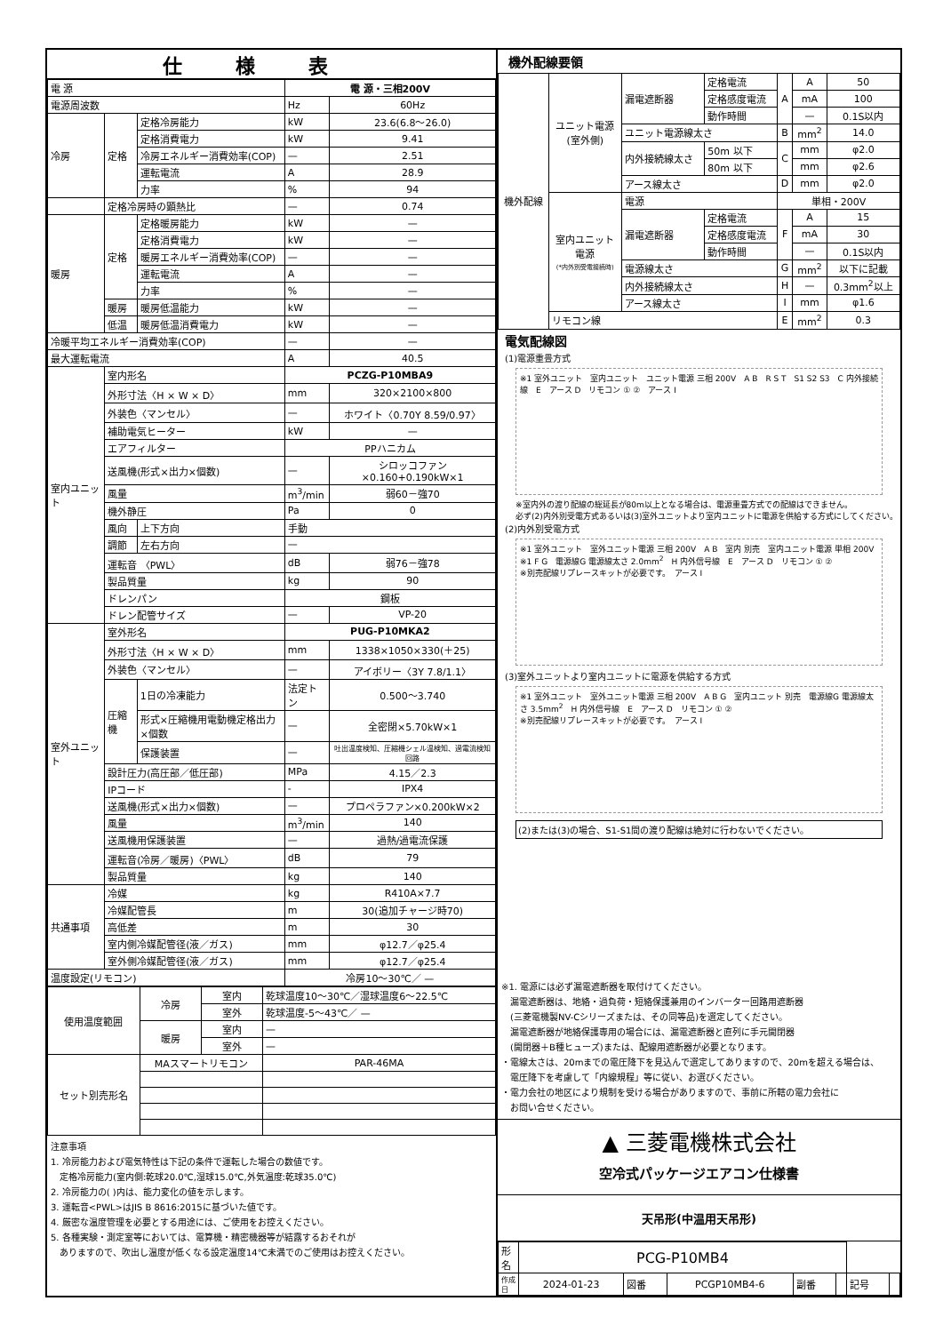仕様表
| 電 源 | | | 電 源・三相200V | |
| 電源周波数 | | | Hz | 60Hz |
| 冷房 | 定格 | 定格冷房能力 | kW | 23.6(6.8～26.0) |
| | | 定格消費電力 | kW | 9.41 |
| | | 冷房エネルギー消費効率(COP) | — | 2.51 |
| | | 運転電流 | A | 28.9 |
| | | 力率 | % | 94 |
| | 定格冷房時の顕熱比 | | — | 0.74 |
| 暖房 | 定格 | 定格暖房能力 | kW | — |
| | | 定格消費電力 | kW | — |
| | | 暖房エネルギー消費効率(COP) | — | — |
| | | 運転電流 | A | — |
| | | 力率 | % | — |
| | 暖房 | 暖房低温能力 | kW | — |
| | 低温 | 暖房低温消費電力 | kW | — |
| 冷暖平均エネルギー消費効率(COP) | | | — | — |
| 最大運転電流 | | | A | 40.5 |
| 室内ユニット | 室内形名 | | PCZG-P10MBA9 | |
| | 外形寸法〈H × W × D〉 | | mm | 320×2100×800 |
| | 外装色〈マンセル〉 | | — | ホワイト〈0.70Y 8.59/0.97〉 |
| | 補助電気ヒーター | | kW | — |
| | エアフィルター | | PPハニカム | |
| | 送風機(形式×出力×個数) | | — | シロッコファン×0.160+0.190kW×1 |
| | 風量 | | m<sup>3</sup>/min | 弱60－強70 |
| | 機外静圧 | | Pa | 0 |
| | 風向 | 上下方向 | 手動 | |
| | 調節 | 左右方向 | — | |
| | 運転音 〈PWL〉 | | dB | 弱76－強78 |
| | 製品質量 | | kg | 90 |
| | ドレンパン | | 鋼板 | |
| | ドレン配管サイズ | | — | VP-20 |
| 室外ユニット | 室外形名 | | PUG-P10MKA2 | |
| | 外形寸法〈H × W × D〉 | | mm | 1338×1050×330(＋25) |
| | 外装色〈マンセル〉 | | — | アイボリー〈3Y 7.8/1.1〉 |
| | 圧縮機 | 1日の冷凍能力 | 法定トン | 0.500～3.740 |
| | | 形式×圧縮機用電動機定格出力×個数 | — | 全密閉×5.70kW×1 |
| | | 保護装置 | — | 吐出温度検知、圧縮機シェル温検知、過電流検知回路 |
| | 設計圧力(高圧部／低圧部) | | MPa | 4.15／2.3 |
| | IPコード | | - | IPX4 |
| | 送風機(形式×出力×個数) | | — | プロペラファン×0.200kW×2 |
| | 風量 | | m<sup>3</sup>/min | 140 |
| | 送風機用保護装置 | | — | 過熱/過電流保護 |
| | 運転音(冷房／暖房)〈PWL〉 | | dB | 79 |
| | 製品質量 | | kg | 140 |
| 共通事項 | 冷媒 | | kg | R410A×7.7 |
| | 冷媒配管長 | | m | 30(追加チャージ時70) |
| | 高低差 | | m | 30 |
| | 室内側冷媒配管径(液／ガス) | | mm | φ12.7／φ25.4 |
| | 室外側冷媒配管径(液／ガス) | | mm | φ12.7／φ25.4 |
| 温度設定(リモコン) | | | 冷房10～30℃／ — | |
| 使用温度範囲 | 冷房 | 室内 | 乾球温度10～30℃／湿球温度6～22.5℃ |
| | | 室外 | 乾球温度-5～43℃／ — |
| | 暖房 | 室内 | — |
| | | 室外 | — |
| セット別売形名 | MAスマートリモコン | | PAR-46MA |
注意事項
1. 冷房能力および電気特性は下記の条件で運転した場合の数値です。
　定格冷房能力(室内側:乾球20.0℃,湿球15.0℃,外気温度:乾球35.0℃)
2. 冷房能力の( )内は、能力変化の値を示します。
3. 運転音<PWL>はJIS B 8616:2015に基づいた値です。
4. 厳密な温度管理を必要とする用途には、ご使用をお控えください。
5. 各種実験・測定室等においては、電算機・精密機器等が結露するおそれが
　ありますので、吹出し温度が低くなる設定温度14℃未満でのご使用はお控えください。
機外配線要領
| 機外配線 | ユニット電源 (室外側) | 漏電遮断器 | 定格電流 | A | A | 50 |
| | | | 定格感度電流 | | mA | 100 |
| | | | 動作時間 | | — | 0.1S以内 |
| | | ユニット電源線太さ | | B | mm<sup>2</sup> | 14.0 |
| | | 内外接続線太さ | 50m 以下 | C | mm | φ2.0 |
| | | | 80m 以下 | | mm | φ2.6 |
| | | アース線太さ | | D | mm | φ2.0 |
| | 室内ユニット 電源 (*内外別受電接続時) | 電源 | | 単相・200V | | |
| | | 漏電遮断器 | 定格電流 | F | A | 15 |
| | | | 定格感度電流 | | mA | 30 |
| | | | 動作時間 | | — | 0.1S以内 |
| | | 電源線太さ | | G | mm<sup>2</sup> | 以下に記載 |
| | | 内外接続線太さ | | H | — | 0.3mm<sup>2</sup>以上 |
| | | アース線太さ | | I | mm | φ1.6 |
| | リモコン線 | | | E | mm<sup>2</sup> | 0.3 |
電気配線図
(1)電源重畳方式
※1 室外ユニット　室内ユニット　ユニット電源 三相 200V　A B　R S T　S1 S2 S3　C 内外接続線　E　アース D　リモコン ① ②　アース I
※室内外の渡り配線の総延長が80m以上となる場合は、電源重畳方式での配線はできません。
必ず(2)内外別受電方式あるいは(3)室外ユニットより室内ユニットに電源を供給する方式にしてください。
(2)内外別受電方式
※1 室外ユニット　室外ユニット電源 三相 200V　A B　室内 別売　室内ユニット電源 単相 200V　※1 F G　電源線G 電源線太さ 2.0mm<sup>2</sup>　H 内外信号線　E　アース D　リモコン ① ②
※別売配線リプレースキットが必要です。　アース I
(3)室外ユニットより室内ユニットに電源を供給する方式
※1 室外ユニット　室外ユニット電源 三相 200V　A B G　室内ユニット 別売　電源線G 電源線太さ 3.5mm<sup>2</sup>　H 内外信号線　E　アース D　リモコン ① ②
※別売配線リプレースキットが必要です。　アース I
(2)または(3)の場合、S1-S1間の渡り配線は絶対に行わないでください。
※1. 電源には必ず漏電遮断器を取付けてください。
　漏電遮断器は、地絡・過負荷・短絡保護兼用のインバーター回路用遮断器
　(三菱電機製NV-Cシリーズまたは、その同等品)を選定してください。
　漏電遮断器が地絡保護専用の場合には、漏電遮断器と直列に手元開閉器
　(開閉器＋B種ヒューズ)または、配線用遮断器が必要となります。
・電線太さは、20mまでの電圧降下を見込んで選定してありますので、20mを超える場合は、
　電圧降下を考慮して「内線規程」等に従い、お選びください。
・電力会社の地区により規制を受ける場合がありますので、事前に所轄の電力会社に
　お問い合せください。
▲ 三菱電機株式会社
空冷式パッケージエアコン仕様書
天吊形(中温用天吊形)
| 形名 | PCG-P10MB4 | | | | | | |
| 作成日 | 2024-01-23 | 図番 | PCGP10MB4-6 | 副番 | | 記号 | |